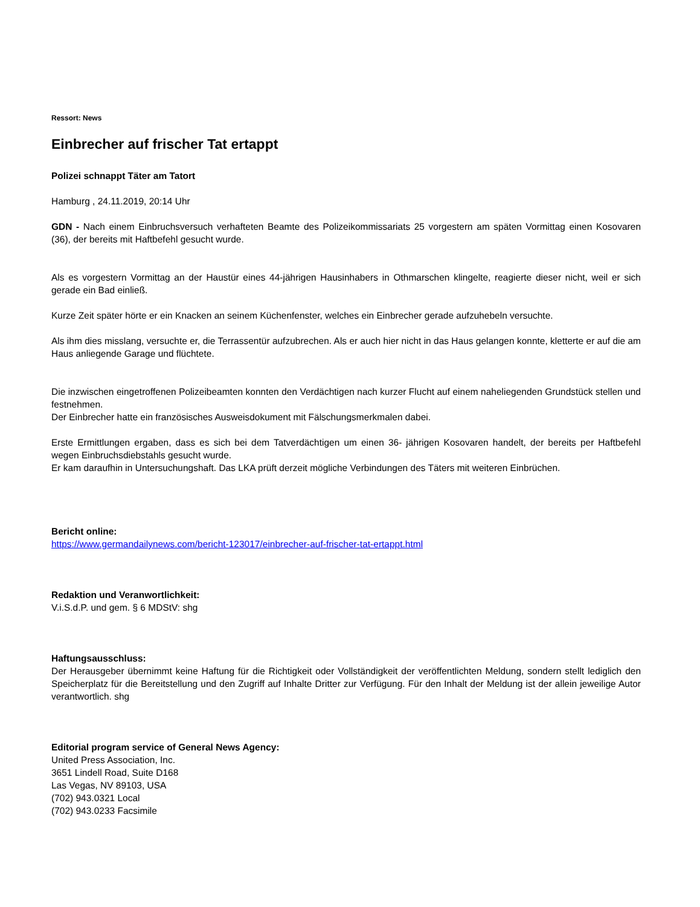Ressort: News
Einbrecher auf frischer Tat ertappt
Polizei schnappt Täter am Tatort
Hamburg , 24.11.2019, 20:14 Uhr
GDN - Nach einem Einbruchsversuch verhafteten Beamte des Polizeikommissariats 25 vorgestern am späten Vormittag einen Kosovaren (36), der bereits mit Haftbefehl gesucht wurde.
Als es vorgestern Vormittag an der Haustür eines 44-jährigen Hausinhabers in Othmarschen klingelte, reagierte dieser nicht, weil er sich gerade ein Bad einließ.
Kurze Zeit später hörte er ein Knacken an seinem Küchenfenster, welches ein Einbrecher gerade aufzuhebeln versuchte.
Als ihm dies misslang, versuchte er, die Terrassentür aufzubrechen. Als er auch hier nicht in das Haus gelangen konnte, kletterte er auf die am Haus anliegende Garage und flüchtete.
Die inzwischen eingetroffenen Polizeibeamten konnten den Verdächtigen nach kurzer Flucht auf einem naheliegenden Grundstück stellen und festnehmen.
Der Einbrecher hatte ein französisches Ausweisdokument mit Fälschungsmerkmalen dabei.
Erste Ermittlungen ergaben, dass es sich bei dem Tatverdächtigen um einen 36- jährigen Kosovaren handelt, der bereits per Haftbefehl wegen Einbruchsdiebstahls gesucht wurde.
Er kam daraufhin in Untersuchungshaft. Das LKA prüft derzeit mögliche Verbindungen des Täters mit weiteren Einbrüchen.
Bericht online:
https://www.germandailynews.com/bericht-123017/einbrecher-auf-frischer-tat-ertappt.html
Redaktion und Veranwortlichkeit:
V.i.S.d.P. und gem. § 6 MDStV: shg
Haftungsausschluss:
Der Herausgeber übernimmt keine Haftung für die Richtigkeit oder Vollständigkeit der veröffentlichten Meldung, sondern stellt lediglich den Speicherplatz für die Bereitstellung und den Zugriff auf Inhalte Dritter zur Verfügung. Für den Inhalt der Meldung ist der allein jeweilige Autor verantwortlich. shg
Editorial program service of General News Agency:
United Press Association, Inc.
3651 Lindell Road, Suite D168
Las Vegas, NV 89103, USA
(702) 943.0321 Local
(702) 943.0233 Facsimile